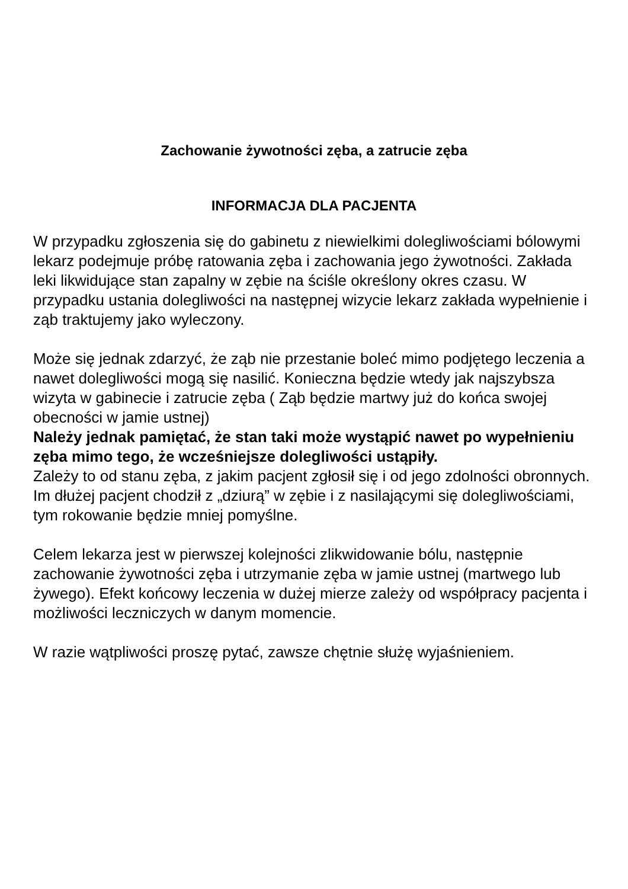Zachowanie żywotności zęba, a zatrucie zęba
INFORMACJA DLA PACJENTA
W przypadku zgłoszenia się do gabinetu z niewielkimi dolegliwościami bólowymi lekarz podejmuje próbę ratowania zęba i zachowania jego żywotności. Zakłada leki likwidujące stan zapalny w zębie na ściśle określony okres czasu. W przypadku ustania dolegliwości na następnej wizycie lekarz zakłada wypełnienie i ząb traktujemy jako wyleczony.
Może się jednak zdarzyć, że ząb nie przestanie boleć mimo podjętego leczenia a nawet dolegliwości mogą się nasilić. Konieczna będzie wtedy jak najszybsza wizyta w gabinecie i zatrucie zęba ( Ząb będzie martwy już do końca swojej obecności w jamie ustnej)
Należy jednak pamiętać, że stan taki może wystąpić nawet po wypełnieniu zęba mimo tego, że wcześniejsze dolegliwości ustąpiły.
Zależy to od stanu zęba, z jakim pacjent zgłosił się i od jego zdolności obronnych. Im dłużej pacjent chodził z „dziurą” w zębie i z nasilającymi się dolegliwościami, tym rokowanie będzie mniej pomyślne.
Celem lekarza jest w pierwszej kolejności zlikwidowanie bólu, następnie zachowanie żywotności zęba i utrzymanie zęba w jamie ustnej (martwego lub żywego). Efekt końcowy leczenia w dużej mierze zależy od współpracy pacjenta i możliwości leczniczych w danym momencie.
W razie wątpliwości proszę pytać, zawsze chętnie służę wyjaśnieniem.